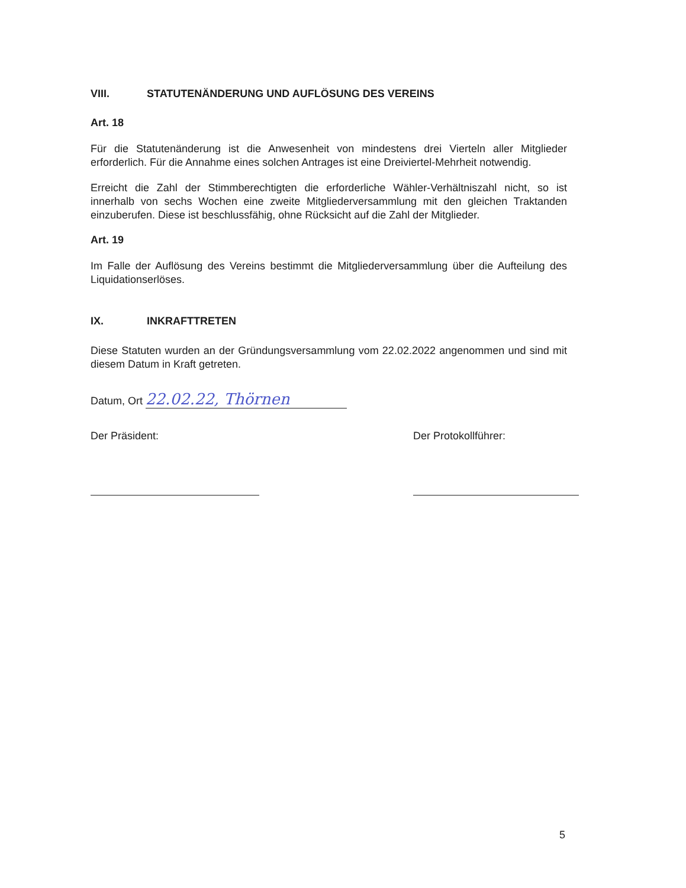VIII. STATUTENÄNDERUNG UND AUFLÖSUNG DES VEREINS
Art. 18
Für die Statutenänderung ist die Anwesenheit von mindestens drei Vierteln aller Mitglieder erforderlich. Für die Annahme eines solchen Antrages ist eine Dreiviertel-Mehrheit notwendig.
Erreicht die Zahl der Stimmberechtigten die erforderliche Wähler-Verhältniszahl nicht, so ist innerhalb von sechs Wochen eine zweite Mitgliederversammlung mit den gleichen Traktanden einzuberufen. Diese ist beschlussfähig, ohne Rücksicht auf die Zahl der Mitglieder.
Art. 19
Im Falle der Auflösung des Vereins bestimmt die Mitgliederversammlung über die Aufteilung des Liquidationserlöses.
IX. INKRAFTTRETEN
Diese Statuten wurden an der Gründungsversammlung vom 22.02.2022 angenommen und sind mit diesem Datum in Kraft getreten.
Datum, Ort 22.02.22, Thörnen
Der Präsident: Der Protokollführer:
5